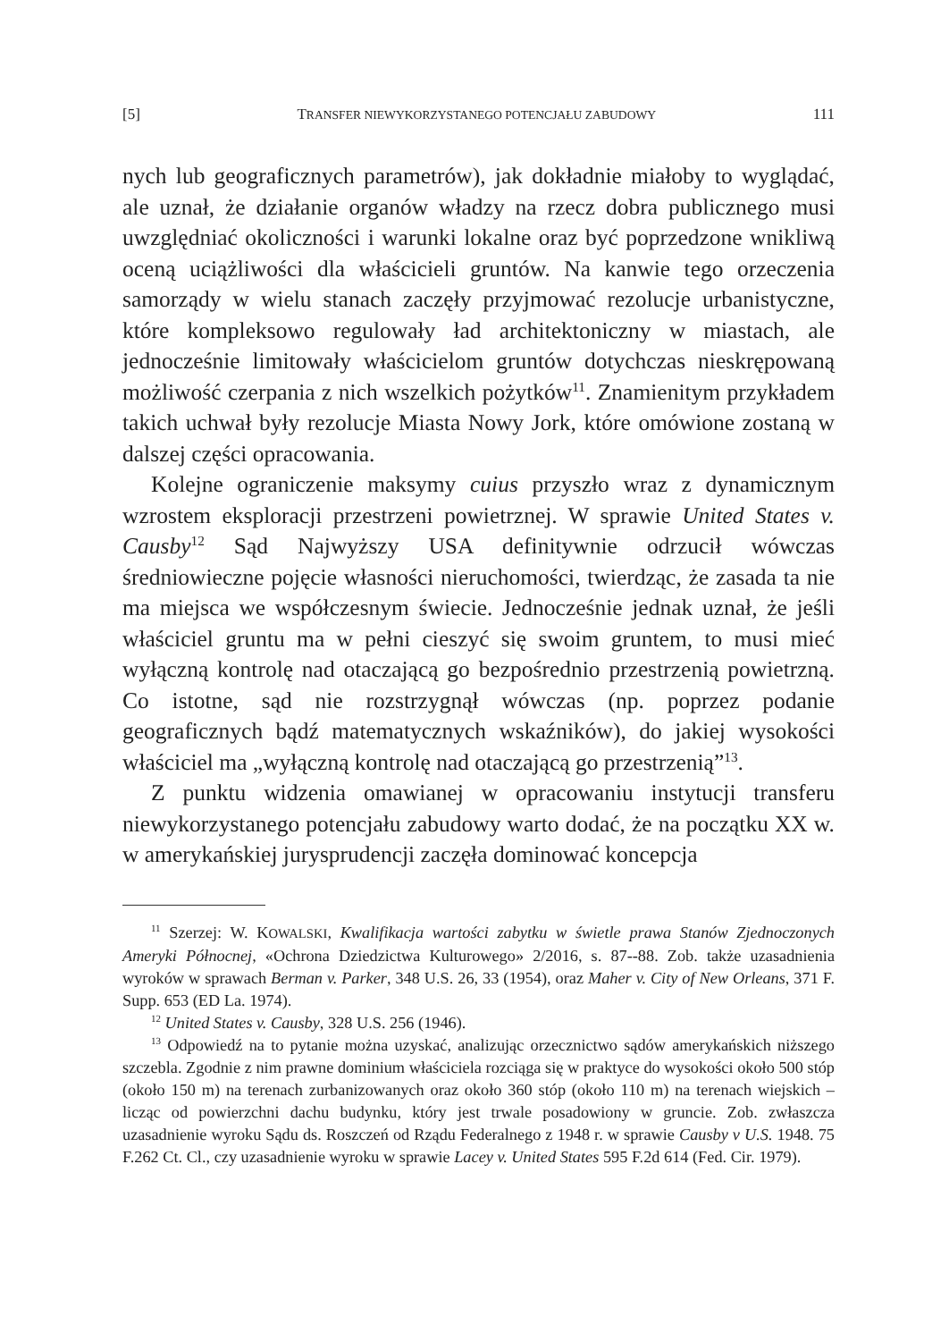[5] TRANSFER NIEWYKORZYSTANEGO POTENCJAŁU ZABUDOWY 111
nych lub geograficznych parametrów), jak dokładnie miałoby to wyglądać, ale uznał, że działanie organów władzy na rzecz dobra publicznego musi uwzględniać okoliczności i warunki lokalne oraz być poprzedzone wnikliwą oceną uciążliwości dla właścicieli gruntów. Na kanwie tego orzeczenia samorządy w wielu stanach zaczęły przyjmować rezolucje urbanistyczne, które kompleksowo regulowały ład architektoniczny w miastach, ale jednocześnie limitowały właścicielom gruntów dotychczas nieskrępowaną możliwość czerpania z nich wszelkich pożytków<sup>11</sup>. Znamienitym przykładem takich uchwał były rezolucje Miasta Nowy Jork, które omówione zostaną w dalszej części opracowania.
Kolejne ograniczenie maksymy cuius przyszło wraz z dynamicznym wzrostem eksploracji przestrzeni powietrznej. W sprawie United States v. Causby<sup>12</sup> Sąd Najwyższy USA definitywnie odrzucił wówczas średniowieczne pojęcie własności nieruchomości, twierdząc, że zasada ta nie ma miejsca we współczesnym świecie. Jednocześnie jednak uznał, że jeśli właściciel gruntu ma w pełni cieszyć się swoim gruntem, to musi mieć wyłączną kontrolę nad otaczającą go bezpośrednio przestrzenią powietrzną. Co istotne, sąd nie rozstrzygnął wówczas (np. poprzez podanie geograficznych bądź matematycznych wskaźników), do jakiej wysokości właściciel ma „wyłączną kontrolę nad otaczającą go przestrzenią”<sup>13</sup>.
Z punktu widzenia omawianej w opracowaniu instytucji transferu niewykorzystanego potencjału zabudowy warto dodać, że na początku XX w. w amerykańskiej jurysprudencji zaczęła dominować koncepcja
<sup>11</sup> Szerzej: W. KOWALSKI, Kwalifikacja wartości zabytku w świetle prawa Stanów Zjednoczonych Ameryki Północnej, «Ochrona Dziedzictwa Kulturowego» 2/2016, s. 87--88. Zob. także uzasadnienia wyroków w sprawach Berman v. Parker, 348 U.S. 26, 33 (1954), oraz Maher v. City of New Orleans, 371 F. Supp. 653 (ED La. 1974).
<sup>12</sup> United States v. Causby, 328 U.S. 256 (1946).
<sup>13</sup> Odpowiedź na to pytanie można uzyskać, analizując orzecznictwo sądów amerykańskich niższego szczebla. Zgodnie z nim prawne dominium właściciela rozciąga się w praktyce do wysokości około 500 stóp (około 150 m) na terenach zurbanizowanych oraz około 360 stóp (około 110 m) na terenach wiejskich – licząc od powierzchni dachu budynku, który jest trwale posadowiony w gruncie. Zob. zwłaszcza uzasadnienie wyroku Sądu ds. Roszczeń od Rządu Federalnego z 1948 r. w sprawie Causby v U.S. 1948. 75 F.262 Ct. Cl., czy uzasadnienie wyroku w sprawie Lacey v. United States 595 F.2d 614 (Fed. Cir. 1979).